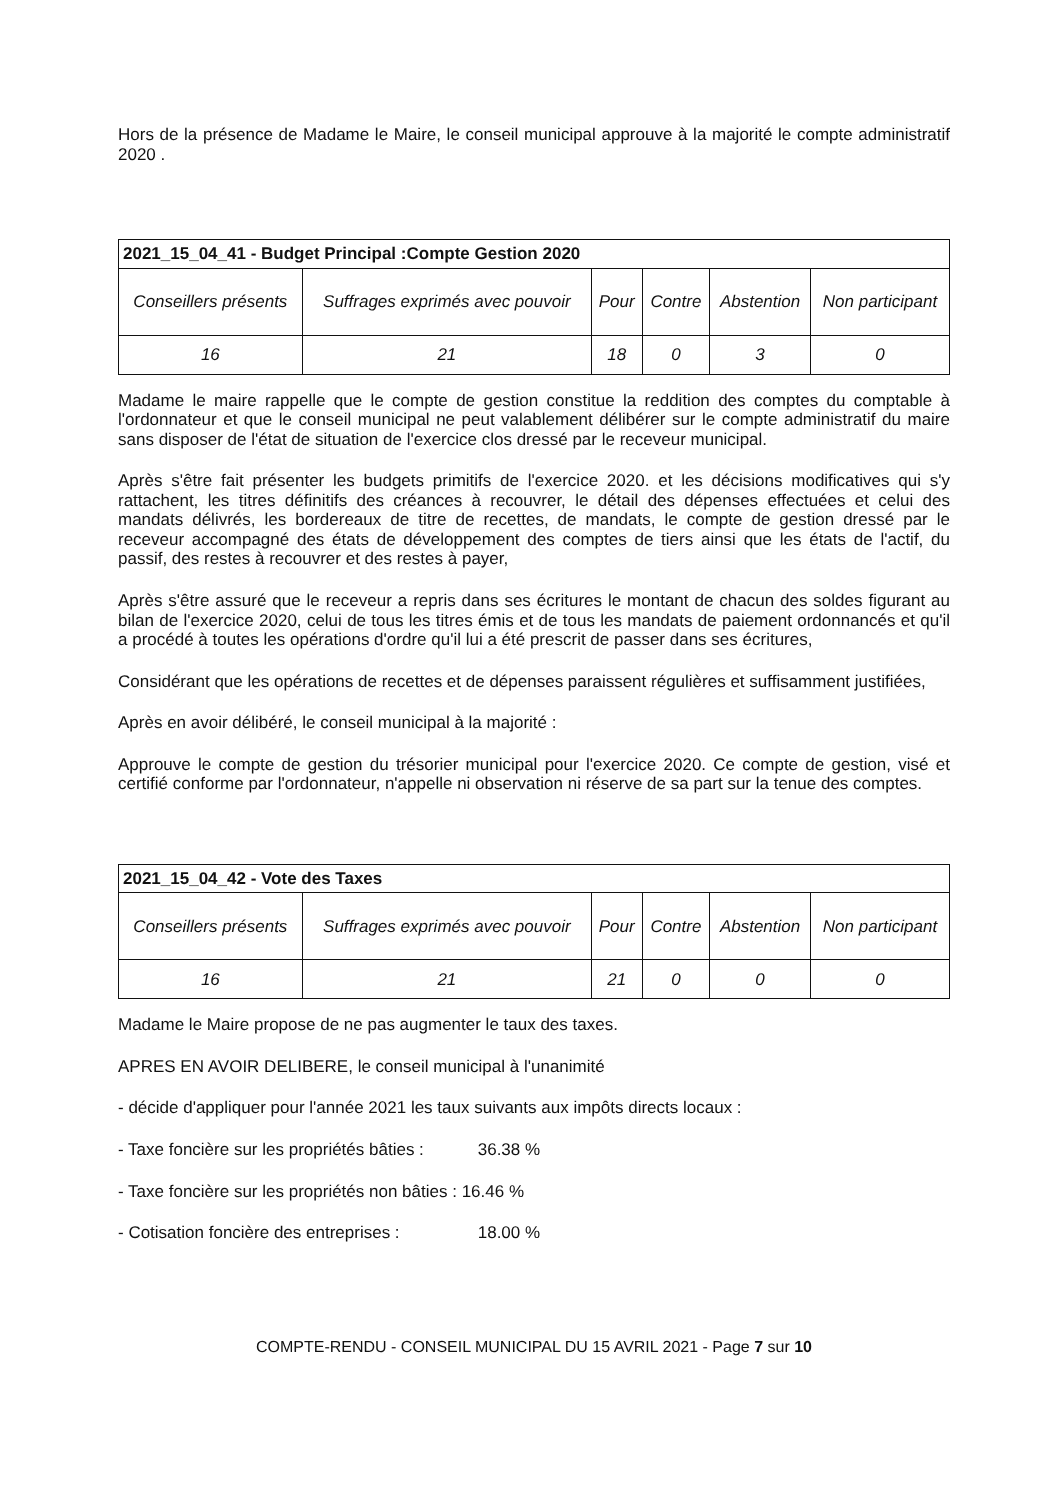Hors de la présence de Madame le Maire, le conseil municipal approuve à la majorité le compte administratif 2020 .
| 2021_15_04_41 - Budget Principal :Compte Gestion 2020 | | | | | |
| --- | --- | --- | --- | --- | --- |
| Conseillers présents | Suffrages exprimés avec pouvoir | Pour | Contre | Abstention | Non participant |
| 16 | 21 | 18 | 0 | 3 | 0 |
Madame le maire rappelle que le compte de gestion constitue la reddition des comptes du comptable à l'ordonnateur et que le conseil municipal ne peut valablement délibérer sur le compte administratif du maire sans disposer de l'état de situation de l'exercice clos dressé par le receveur municipal.
Après s'être fait présenter les budgets primitifs de l'exercice 2020. et les décisions modificatives qui s'y rattachent, les titres définitifs des créances à recouvrer, le détail des dépenses effectuées et celui des mandats délivrés, les bordereaux de titre de recettes, de mandats, le compte de gestion dressé par le receveur accompagné des états de développement des comptes de tiers ainsi que les états de l'actif, du passif, des restes à recouvrer et des restes à payer,
Après s'être assuré que le receveur a repris dans ses écritures le montant de chacun des soldes figurant au bilan de l'exercice 2020, celui de tous les titres émis et de tous les mandats de paiement ordonnancés et qu'il a procédé à toutes les opérations d'ordre qu'il lui a été prescrit de passer dans ses écritures,
Considérant que les opérations de recettes et de dépenses paraissent régulières et suffisamment justifiées,
Après en avoir délibéré, le conseil municipal à la majorité :
Approuve le compte de gestion du trésorier municipal pour l'exercice 2020. Ce compte de gestion, visé et certifié conforme par l'ordonnateur, n'appelle ni observation ni réserve de sa part sur la tenue des comptes.
| 2021_15_04_42 - Vote des Taxes | | | | | |
| --- | --- | --- | --- | --- | --- |
| Conseillers présents | Suffrages exprimés avec pouvoir | Pour | Contre | Abstention | Non participant |
| 16 | 21 | 21 | 0 | 0 | 0 |
Madame le Maire propose de ne pas augmenter le taux des taxes.
APRES EN AVOIR DELIBERE, le conseil municipal à l'unanimité
- décide d'appliquer pour l'année 2021 les taux suivants aux impôts directs locaux :
- Taxe foncière sur les propriétés bâties : 36.38 %
- Taxe foncière sur les propriétés non bâties : 16.46 %
- Cotisation foncière des entreprises : 18.00 %
COMPTE-RENDU - CONSEIL MUNICIPAL DU 15 AVRIL 2021 - Page 7 sur 10